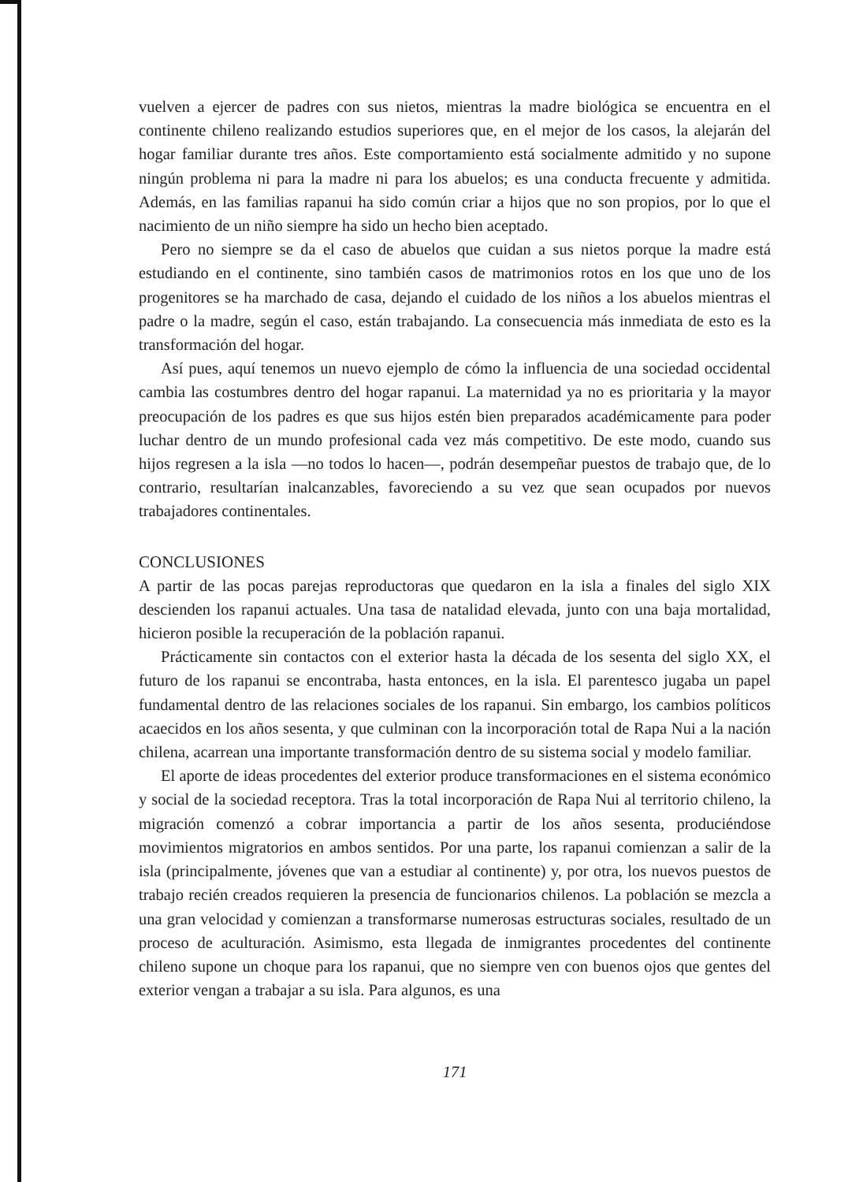vuelven a ejercer de padres con sus nietos, mientras la madre biológica se encuentra en el continente chileno realizando estudios superiores que, en el mejor de los casos, la alejarán del hogar familiar durante tres años. Este comportamiento está socialmente admitido y no supone ningún problema ni para la madre ni para los abuelos; es una conducta frecuente y admitida. Además, en las familias rapanui ha sido común criar a hijos que no son propios, por lo que el nacimiento de un niño siempre ha sido un hecho bien aceptado.
Pero no siempre se da el caso de abuelos que cuidan a sus nietos porque la madre está estudiando en el continente, sino también casos de matrimonios rotos en los que uno de los progenitores se ha marchado de casa, dejando el cuidado de los niños a los abuelos mientras el padre o la madre, según el caso, están trabajando. La consecuencia más inmediata de esto es la transformación del hogar.
Así pues, aquí tenemos un nuevo ejemplo de cómo la influencia de una sociedad occidental cambia las costumbres dentro del hogar rapanui. La maternidad ya no es prioritaria y la mayor preocupación de los padres es que sus hijos estén bien preparados académicamente para poder luchar dentro de un mundo profesional cada vez más competitivo. De este modo, cuando sus hijos regresen a la isla —no todos lo hacen—, podrán desempeñar puestos de trabajo que, de lo contrario, resultarían inalcanzables, favoreciendo a su vez que sean ocupados por nuevos trabajadores continentales.
CONCLUSIONES
A partir de las pocas parejas reproductoras que quedaron en la isla a finales del siglo XIX descienden los rapanui actuales. Una tasa de natalidad elevada, junto con una baja mortalidad, hicieron posible la recuperación de la población rapanui.
Prácticamente sin contactos con el exterior hasta la década de los sesenta del siglo XX, el futuro de los rapanui se encontraba, hasta entonces, en la isla. El parentesco jugaba un papel fundamental dentro de las relaciones sociales de los rapanui. Sin embargo, los cambios políticos acaecidos en los años sesenta, y que culminan con la incorporación total de Rapa Nui a la nación chilena, acarrean una importante transformación dentro de su sistema social y modelo familiar.
El aporte de ideas procedentes del exterior produce transformaciones en el sistema económico y social de la sociedad receptora. Tras la total incorporación de Rapa Nui al territorio chileno, la migración comenzó a cobrar importancia a partir de los años sesenta, produciéndose movimientos migratorios en ambos sentidos. Por una parte, los rapanui comienzan a salir de la isla (principalmente, jóvenes que van a estudiar al continente) y, por otra, los nuevos puestos de trabajo recién creados requieren la presencia de funcionarios chilenos. La población se mezcla a una gran velocidad y comienzan a transformarse numerosas estructuras sociales, resultado de un proceso de aculturación. Asimismo, esta llegada de inmigrantes procedentes del continente chileno supone un choque para los rapanui, que no siempre ven con buenos ojos que gentes del exterior vengan a trabajar a su isla. Para algunos, es una
171